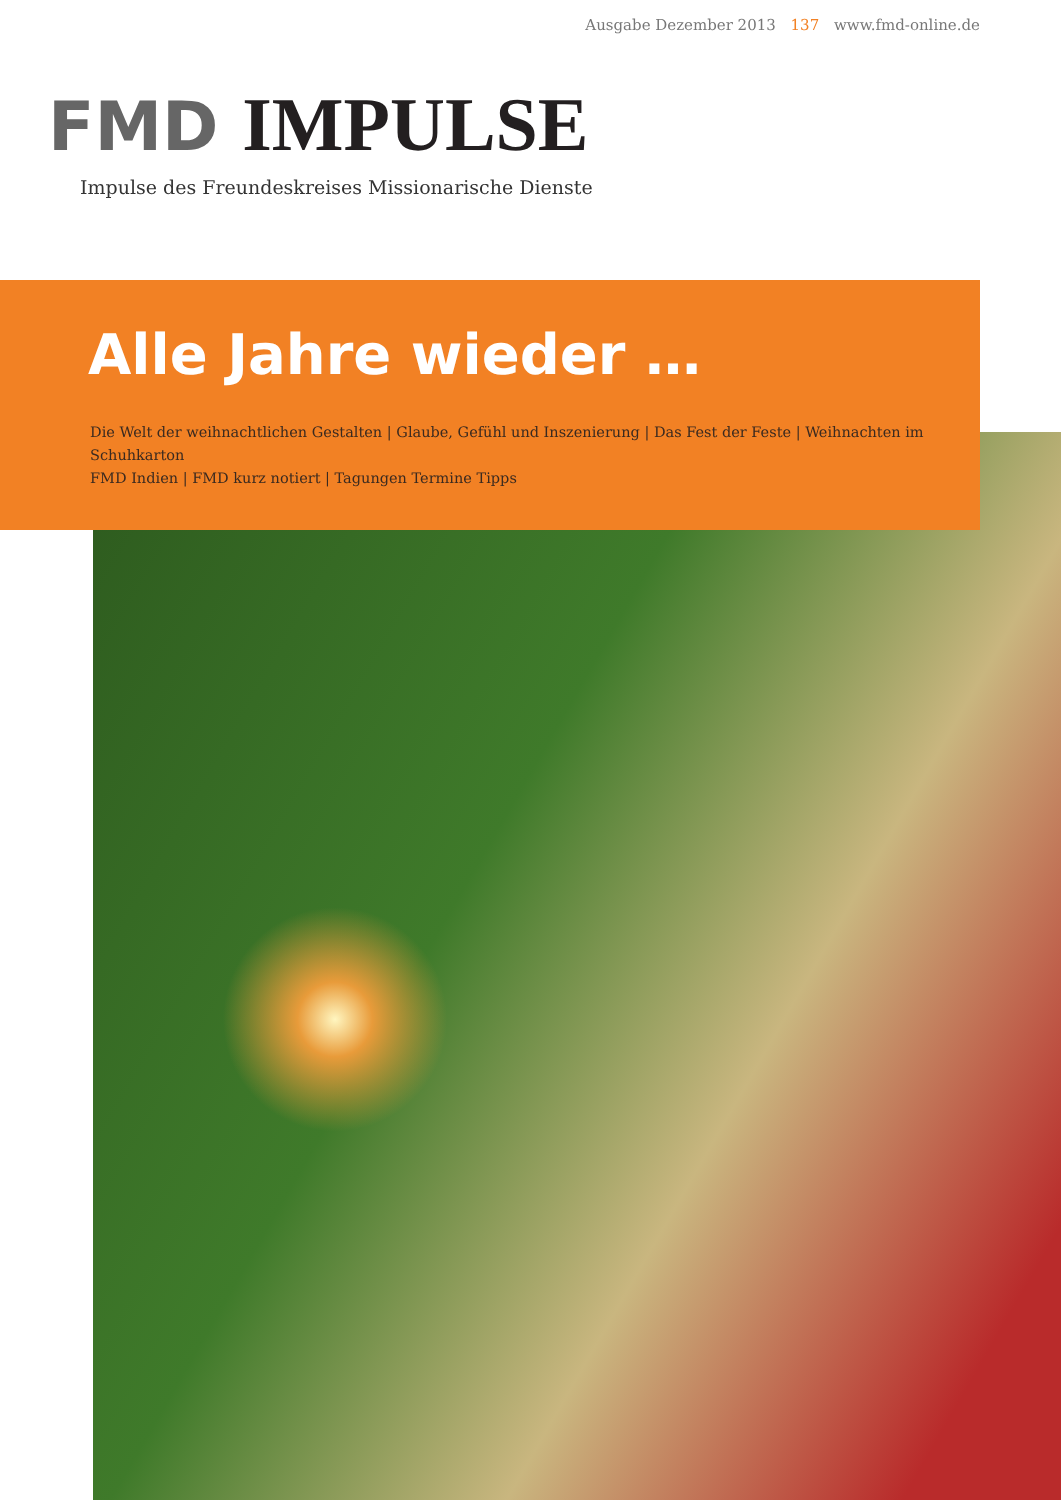Ausgabe Dezember 2013 137 www.fmd-online.de
FMD IMPULSE
Impulse des Freundeskreises Missionarische Dienste
Alle Jahre wieder …
Die Welt der weihnachtlichen Gestalten | Glaube, Gefühl und Inszenierung | Das Fest der Feste | Weihnachten im Schuhkarton
FMD Indien | FMD kurz notiert | Tagungen Termine Tipps